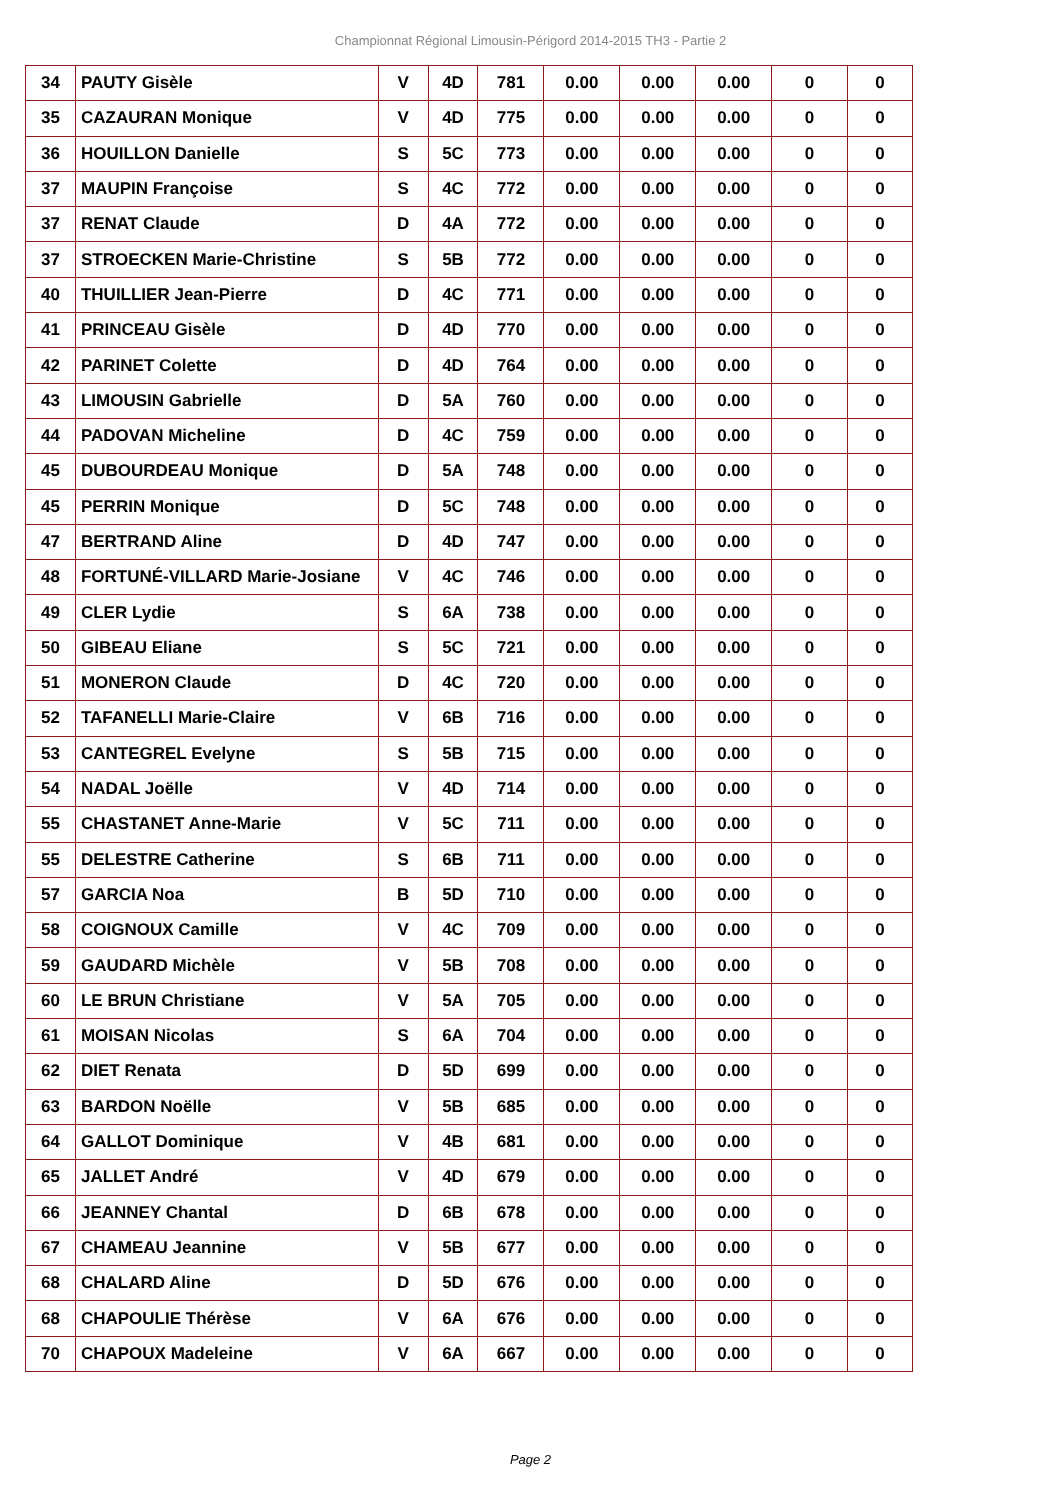Championnat Régional Limousin-Périgord 2014-2015 TH3 - Partie 2
| 34 | PAUTY Gisèle | V | 4D | 781 | 0.00 | 0.00 | 0.00 | 0 | 0 |
| 35 | CAZAURAN Monique | V | 4D | 775 | 0.00 | 0.00 | 0.00 | 0 | 0 |
| 36 | HOUILLON Danielle | S | 5C | 773 | 0.00 | 0.00 | 0.00 | 0 | 0 |
| 37 | MAUPIN Françoise | S | 4C | 772 | 0.00 | 0.00 | 0.00 | 0 | 0 |
| 37 | RENAT Claude | D | 4A | 772 | 0.00 | 0.00 | 0.00 | 0 | 0 |
| 37 | STROECKEN Marie-Christine | S | 5B | 772 | 0.00 | 0.00 | 0.00 | 0 | 0 |
| 40 | THUILLIER Jean-Pierre | D | 4C | 771 | 0.00 | 0.00 | 0.00 | 0 | 0 |
| 41 | PRINCEAU Gisèle | D | 4D | 770 | 0.00 | 0.00 | 0.00 | 0 | 0 |
| 42 | PARINET Colette | D | 4D | 764 | 0.00 | 0.00 | 0.00 | 0 | 0 |
| 43 | LIMOUSIN Gabrielle | D | 5A | 760 | 0.00 | 0.00 | 0.00 | 0 | 0 |
| 44 | PADOVAN Micheline | D | 4C | 759 | 0.00 | 0.00 | 0.00 | 0 | 0 |
| 45 | DUBOURDEAU Monique | D | 5A | 748 | 0.00 | 0.00 | 0.00 | 0 | 0 |
| 45 | PERRIN Monique | D | 5C | 748 | 0.00 | 0.00 | 0.00 | 0 | 0 |
| 47 | BERTRAND Aline | D | 4D | 747 | 0.00 | 0.00 | 0.00 | 0 | 0 |
| 48 | FORTUNÉ-VILLARD Marie-Josiane | V | 4C | 746 | 0.00 | 0.00 | 0.00 | 0 | 0 |
| 49 | CLER Lydie | S | 6A | 738 | 0.00 | 0.00 | 0.00 | 0 | 0 |
| 50 | GIBEAU Eliane | S | 5C | 721 | 0.00 | 0.00 | 0.00 | 0 | 0 |
| 51 | MONERON Claude | D | 4C | 720 | 0.00 | 0.00 | 0.00 | 0 | 0 |
| 52 | TAFANELLI Marie-Claire | V | 6B | 716 | 0.00 | 0.00 | 0.00 | 0 | 0 |
| 53 | CANTEGREL Evelyne | S | 5B | 715 | 0.00 | 0.00 | 0.00 | 0 | 0 |
| 54 | NADAL Joëlle | V | 4D | 714 | 0.00 | 0.00 | 0.00 | 0 | 0 |
| 55 | CHASTANET Anne-Marie | V | 5C | 711 | 0.00 | 0.00 | 0.00 | 0 | 0 |
| 55 | DELESTRE Catherine | S | 6B | 711 | 0.00 | 0.00 | 0.00 | 0 | 0 |
| 57 | GARCIA Noa | B | 5D | 710 | 0.00 | 0.00 | 0.00 | 0 | 0 |
| 58 | COIGNOUX Camille | V | 4C | 709 | 0.00 | 0.00 | 0.00 | 0 | 0 |
| 59 | GAUDARD Michèle | V | 5B | 708 | 0.00 | 0.00 | 0.00 | 0 | 0 |
| 60 | LE BRUN Christiane | V | 5A | 705 | 0.00 | 0.00 | 0.00 | 0 | 0 |
| 61 | MOISAN Nicolas | S | 6A | 704 | 0.00 | 0.00 | 0.00 | 0 | 0 |
| 62 | DIET Renata | D | 5D | 699 | 0.00 | 0.00 | 0.00 | 0 | 0 |
| 63 | BARDON Noëlle | V | 5B | 685 | 0.00 | 0.00 | 0.00 | 0 | 0 |
| 64 | GALLOT Dominique | V | 4B | 681 | 0.00 | 0.00 | 0.00 | 0 | 0 |
| 65 | JALLET André | V | 4D | 679 | 0.00 | 0.00 | 0.00 | 0 | 0 |
| 66 | JEANNEY Chantal | D | 6B | 678 | 0.00 | 0.00 | 0.00 | 0 | 0 |
| 67 | CHAMEAU Jeannine | V | 5B | 677 | 0.00 | 0.00 | 0.00 | 0 | 0 |
| 68 | CHALARD Aline | D | 5D | 676 | 0.00 | 0.00 | 0.00 | 0 | 0 |
| 68 | CHAPOULIE Thérèse | V | 6A | 676 | 0.00 | 0.00 | 0.00 | 0 | 0 |
| 70 | CHAPOUX Madeleine | V | 6A | 667 | 0.00 | 0.00 | 0.00 | 0 | 0 |
Page 2